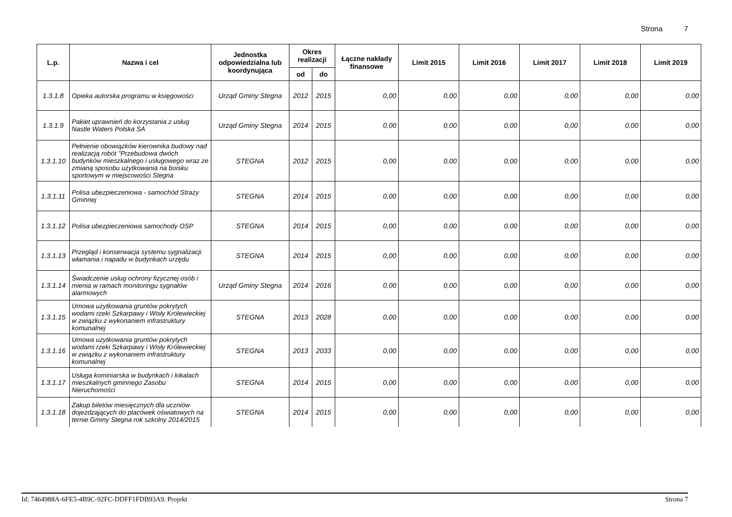Strona 7
| L.p. | Nazwa i cel | Jednostka odpowiedzialna lub koordynująca | Okres realizacji | | Łączne nakłady finansowe | Limit 2015 | Limit 2016 | Limit 2017 | Limit 2018 | Limit 2019 |
| --- | --- | --- | --- | --- | --- | --- | --- | --- | --- | --- |
| | | | od | do | | | | | | |
| 1.3.1.8 | Opieka autorska programu w księgowości | Urząd Gminy Stegna | 2012 | 2015 | 0,00 | 0,00 | 0,00 | 0,00 | 0,00 | 0,00 |
| 1.3.1.9 | Pakiet uprawnień do korzystania z usług Nastle Waters Polska SA | Urząd Gminy Stegna | 2014 | 2015 | 0,00 | 0,00 | 0,00 | 0,00 | 0,00 | 0,00 |
| 1.3.1.10 | Pełnienie obowiązków kierownika budowy nad realizacją robót "Przebudowa dwóch budynków mieszkalnego i usługowego wraz ze zmianą sposobu użytkowania na boisku sportowym w miejscowości Stegna | STEGNA | 2012 | 2015 | 0,00 | 0,00 | 0,00 | 0,00 | 0,00 | 0,00 |
| 1.3.1.11 | Polisa ubezpieczeniowa - samochód Straży Gminnej | STEGNA | 2014 | 2015 | 0,00 | 0,00 | 0,00 | 0,00 | 0,00 | 0,00 |
| 1.3.1.12 | Polisa ubezpieczeniowa samochody OSP | STEGNA | 2014 | 2015 | 0,00 | 0,00 | 0,00 | 0,00 | 0,00 | 0,00 |
| 1.3.1.13 | Przegląd i konserwacja systemu sygnalizacji włamania i napadu w budynkach urzędu | STEGNA | 2014 | 2015 | 0,00 | 0,00 | 0,00 | 0,00 | 0,00 | 0,00 |
| 1.3.1.14 | Świadczenie usług ochrony fizycznej osób i mienia w ramach monitoringu sygnałów alarmowych | Urząd Gminy Stegna | 2014 | 2016 | 0,00 | 0,00 | 0,00 | 0,00 | 0,00 | 0,00 |
| 1.3.1.15 | Umowa użytkowania gruntów pokrytych wodami rzeki Szkarpawy i Wisły Królewieckiej w związku z wykonaniem infrastruktury komunalnej | STEGNA | 2013 | 2028 | 0,00 | 0,00 | 0,00 | 0,00 | 0,00 | 0,00 |
| 1.3.1.16 | Umowa użytkowania gruntów pokrytych wodami rzeki Szkarpawy i Wisły Królewieckiej w związku z wykonaniem infrastruktury komunalnej | STEGNA | 2013 | 2033 | 0,00 | 0,00 | 0,00 | 0,00 | 0,00 | 0,00 |
| 1.3.1.17 | Usługa kominiarska w budynkach i lokalach mieszkalnych gminnego Zasobu Nieruchomości | STEGNA | 2014 | 2015 | 0,00 | 0,00 | 0,00 | 0,00 | 0,00 | 0,00 |
| 1.3.1.18 | Zakup biletów miesięcznych dla uczniów dojeżdzających do placówek oświatowych na ternie Gminy Stegna rok szkolny 2014/2015 | STEGNA | 2014 | 2015 | 0,00 | 0,00 | 0,00 | 0,00 | 0,00 | 0,00 |
Id: 7464988A-6FE5-4B9C-92FC-DDFF1FDB93A9. Projekt Strona 7